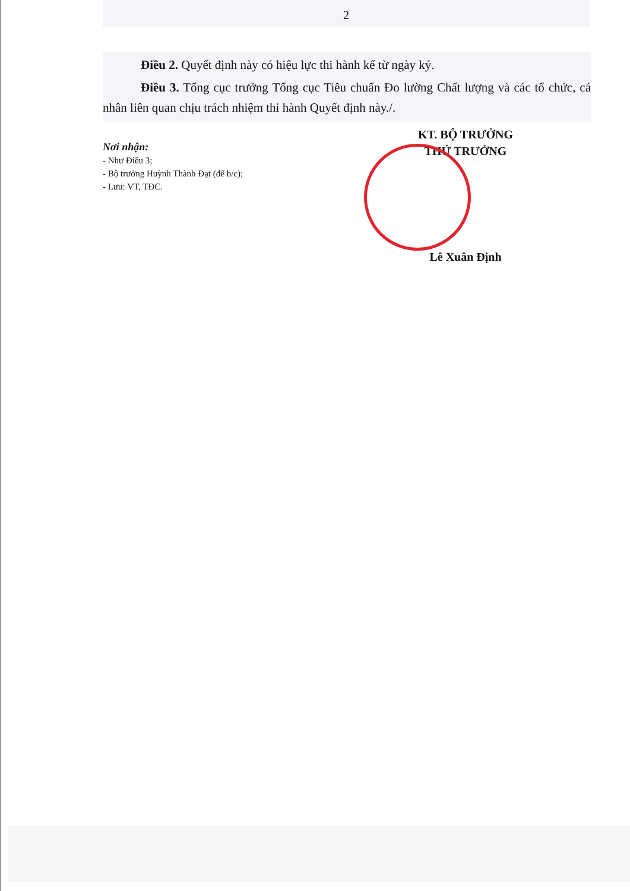2
Điều 2. Quyết định này có hiệu lực thi hành kể từ ngày ký.
Điều 3. Tổng cục trưởng Tổng cục Tiêu chuẩn Đo lường Chất lượng và các tổ chức, cá nhân liên quan chịu trách nhiệm thi hành Quyết định này./.
Nơi nhận:
- Như Điều 3;
- Bộ trưởng Huỳnh Thành Đạt (để b/c);
- Lưu: VT, TĐC.
KT. BỘ TRƯỞNG
THỨ TRƯỞNG
Lê Xuân Định